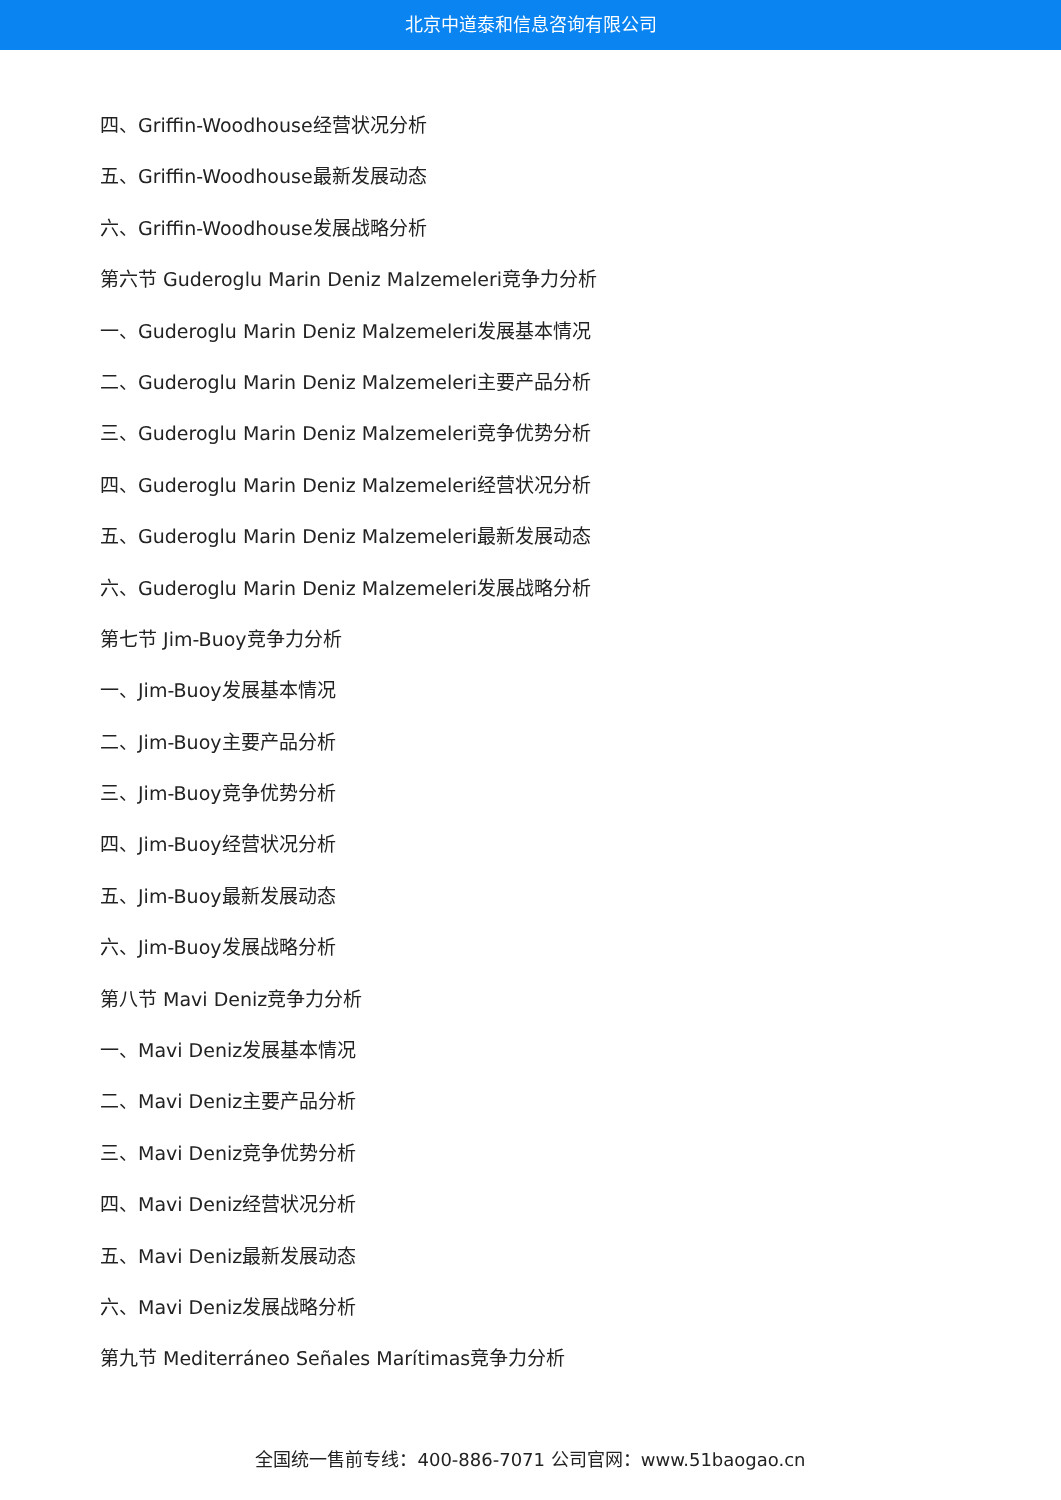北京中道泰和信息咨询有限公司
四、Griffin-Woodhouse经营状况分析
五、Griffin-Woodhouse最新发展动态
六、Griffin-Woodhouse发展战略分析
第六节 Guderoglu Marin Deniz Malzemeleri竞争力分析
一、Guderoglu Marin Deniz Malzemeleri发展基本情况
二、Guderoglu Marin Deniz Malzemeleri主要产品分析
三、Guderoglu Marin Deniz Malzemeleri竞争优势分析
四、Guderoglu Marin Deniz Malzemeleri经营状况分析
五、Guderoglu Marin Deniz Malzemeleri最新发展动态
六、Guderoglu Marin Deniz Malzemeleri发展战略分析
第七节 Jim-Buoy竞争力分析
一、Jim-Buoy发展基本情况
二、Jim-Buoy主要产品分析
三、Jim-Buoy竞争优势分析
四、Jim-Buoy经营状况分析
五、Jim-Buoy最新发展动态
六、Jim-Buoy发展战略分析
第八节 Mavi Deniz竞争力分析
一、Mavi Deniz发展基本情况
二、Mavi Deniz主要产品分析
三、Mavi Deniz竞争优势分析
四、Mavi Deniz经营状况分析
五、Mavi Deniz最新发展动态
六、Mavi Deniz发展战略分析
第九节 Mediterráneo Señales Marítimas竞争力分析
全国统一售前专线：400-886-7071 公司官网：www.51baogao.cn